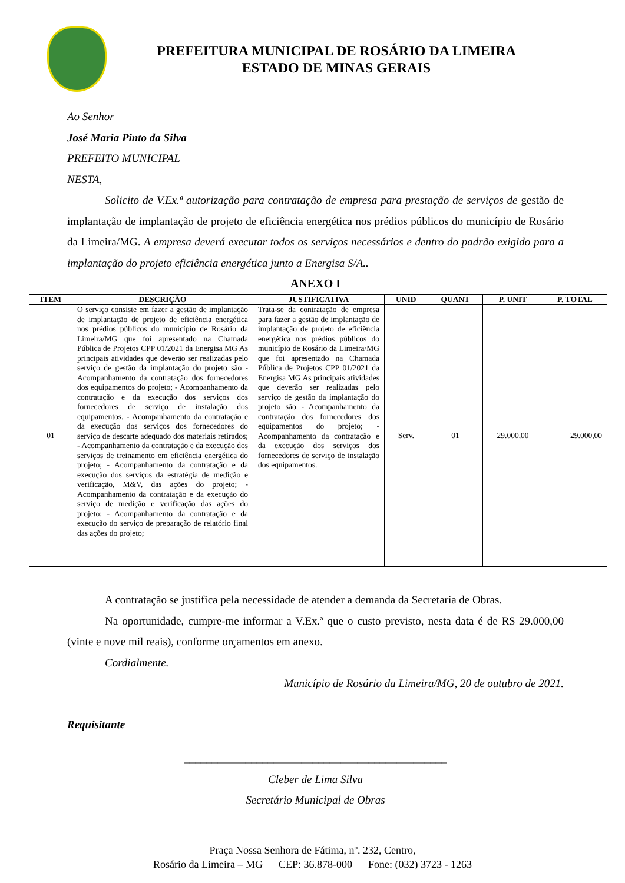PREFEITURA MUNICIPAL DE ROSÁRIO DA LIMEIRA
ESTADO DE MINAS GERAIS
Ao Senhor
José Maria Pinto da Silva
PREFEITO MUNICIPAL
NESTA,
Solicito de V.Ex.ª autorização para contratação de empresa para prestação de serviços de gestão de implantação de implantação de projeto de eficiência energética nos prédios públicos do município de Rosário da Limeira/MG. A empresa deverá executar todos os serviços necessários e dentro do padrão exigido para a implantação do projeto eficiência energética junto a Energisa S/A..
ANEXO I
| ITEM | DESCRIÇÃO | JUSTIFICATIVA | UNID | QUANT | P. UNIT | P. TOTAL |
| --- | --- | --- | --- | --- | --- | --- |
| 01 | O serviço consiste em fazer a gestão de implantação de implantação de projeto de eficiência energética nos prédios públicos do município de Rosário da Limeira/MG que foi apresentado na Chamada Pública de Projetos CPP 01/2021 da Energisa MG As principais atividades que deverão ser realizadas pelo serviço de gestão da implantação do projeto são - Acompanhamento da contratação dos fornecedores dos equipamentos do projeto; - Acompanhamento da contratação e da execução dos serviços dos fornecedores de serviço de instalação dos equipamentos. - Acompanhamento da contratação e da execução dos serviços dos fornecedores do serviço de descarte adequado dos materiais retirados; - Acompanhamento da contratação e da execução dos serviços de treinamento em eficiência energética do projeto; - Acompanhamento da contratação e da execução dos serviços da estratégia de medição e verificação, M&V, das ações do projeto; - Acompanhamento da contratação e da execução do serviço de medição e verificação das ações do projeto; - Acompanhamento da contratação e da execução do serviço de preparação de relatório final das ações do projeto; | Trata-se da contratação de empresa para fazer a gestão de implantação de implantação de projeto de eficiência energética nos prédios públicos do município de Rosário da Limeira/MG que foi apresentado na Chamada Pública de Projetos CPP 01/2021 da Energisa MG As principais atividades que deverão ser realizadas pelo serviço de gestão da implantação do projeto são - Acompanhamento da contratação dos fornecedores dos equipamentos do projeto; - Acompanhamento da contratação e da execução dos serviços dos fornecedores de serviço de instalação dos equipamentos. | Serv. | 01 | 29.000,00 | 29.000,00 |
A contratação se justifica pela necessidade de atender a demanda da Secretaria de Obras.
Na oportunidade, cumpre-me informar a V.Ex.ª que o custo previsto, nesta data é de R$ 29.000,00 (vinte e nove mil reais), conforme orçamentos em anexo.
Cordialmente.
Município de Rosário da Limeira/MG, 20 de outubro de 2021.
Requisitante
_______________________________________________
Cleber de Lima Silva
Secretário Municipal de Obras
Praça Nossa Senhora de Fátima, nº. 232, Centro,
Rosário da Limeira – MG CEP: 36.878-000 Fone: (032) 3723 - 1263